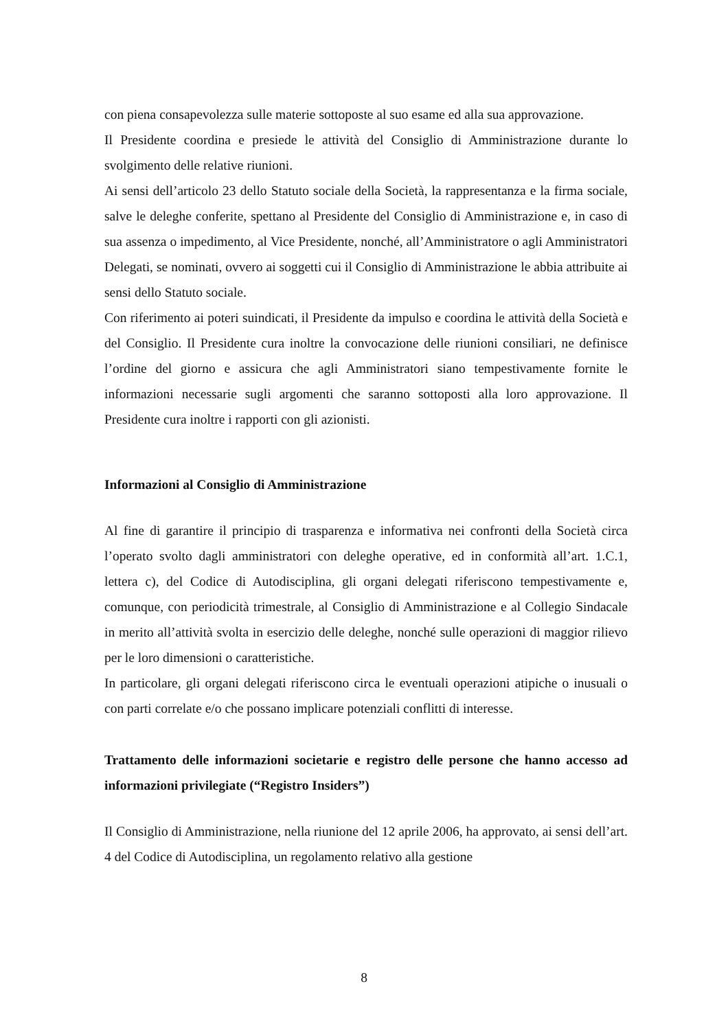con piena consapevolezza sulle materie sottoposte al suo esame ed alla sua approvazione.
Il Presidente coordina e presiede le attività del Consiglio di Amministrazione durante lo svolgimento delle relative riunioni.
Ai sensi dell’articolo 23 dello Statuto sociale della Società, la rappresentanza e la firma sociale, salve le deleghe conferite, spettano al Presidente del Consiglio di Amministrazione e, in caso di sua assenza o impedimento, al Vice Presidente, nonché, all’Amministratore o agli Amministratori Delegati, se nominati, ovvero ai soggetti cui il Consiglio di Amministrazione le abbia attribuite ai sensi dello Statuto sociale.
Con riferimento ai poteri suindicati, il Presidente da impulso e coordina le attività della Società e del Consiglio. Il Presidente cura inoltre la convocazione delle riunioni consiliari, ne definisce l’ordine del giorno e assicura che agli Amministratori siano tempestivamente fornite le informazioni necessarie sugli argomenti che saranno sottoposti alla loro approvazione. Il Presidente cura inoltre i rapporti con gli azionisti.
Informazioni al Consiglio di Amministrazione
Al fine di garantire il principio di trasparenza e informativa nei confronti della Società circa l’operato svolto dagli amministratori con deleghe operative, ed in conformità all’art. 1.C.1, lettera c), del Codice di Autodisciplina, gli organi delegati riferiscono tempestivamente e, comunque, con periodicità trimestrale, al Consiglio di Amministrazione e al Collegio Sindacale in merito all’attività svolta in esercizio delle deleghe, nonché sulle operazioni di maggior rilievo per le loro dimensioni o caratteristiche.
In particolare, gli organi delegati riferiscono circa le eventuali operazioni atipiche o inusuali o con parti correlate e/o che possano implicare potenziali conflitti di interesse.
Trattamento delle informazioni societarie e registro delle persone che hanno accesso ad informazioni privilegiate (“Registro Insiders”)
Il Consiglio di Amministrazione, nella riunione del 12 aprile 2006, ha approvato, ai sensi dell’art. 4 del Codice di Autodisciplina, un regolamento relativo alla gestione
8